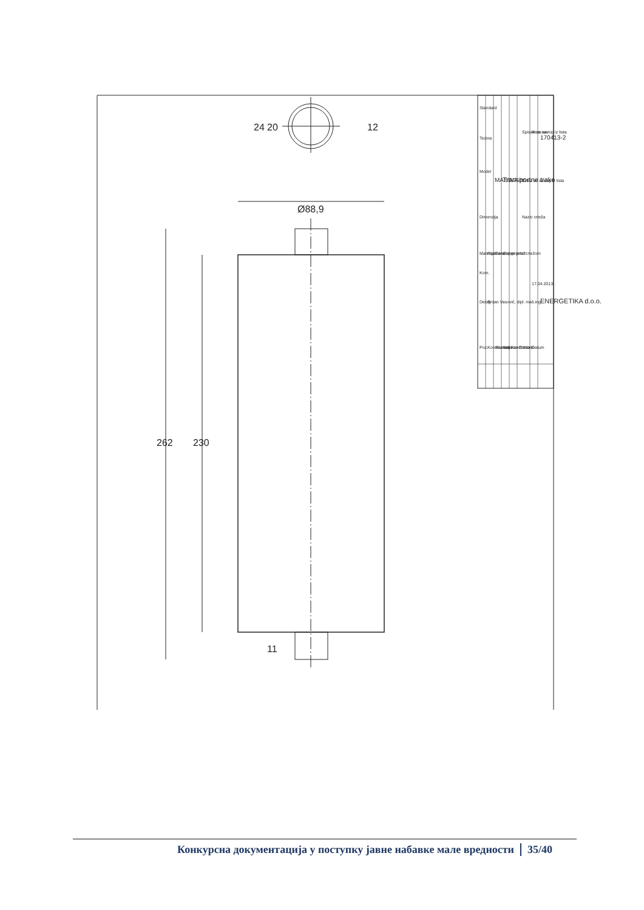262
230
Ø88,9
24
20
12
11
Poz.
Detalj
Kom.
Materijal
Dimenzija
Model
Tezina
Standard
Konstruisao
Razradio
Kopirao
Kontrolisao
Odobrio
Datum
Srdan Vasović, dipl. maš.ing.
Razmera:
Zamenjuje crtež:
Zamenjeno crtežom
17.04.2013.
Naziv crteža
Crtez se sastoji iz lista
Spisak se sastoji iz lista
Veza sa:
MASINA br.
Transportne trake
ENERGETIKA d.o.o.
170413-2
Конкурсна документација у поступку јавне набавке мале вредности 35/40